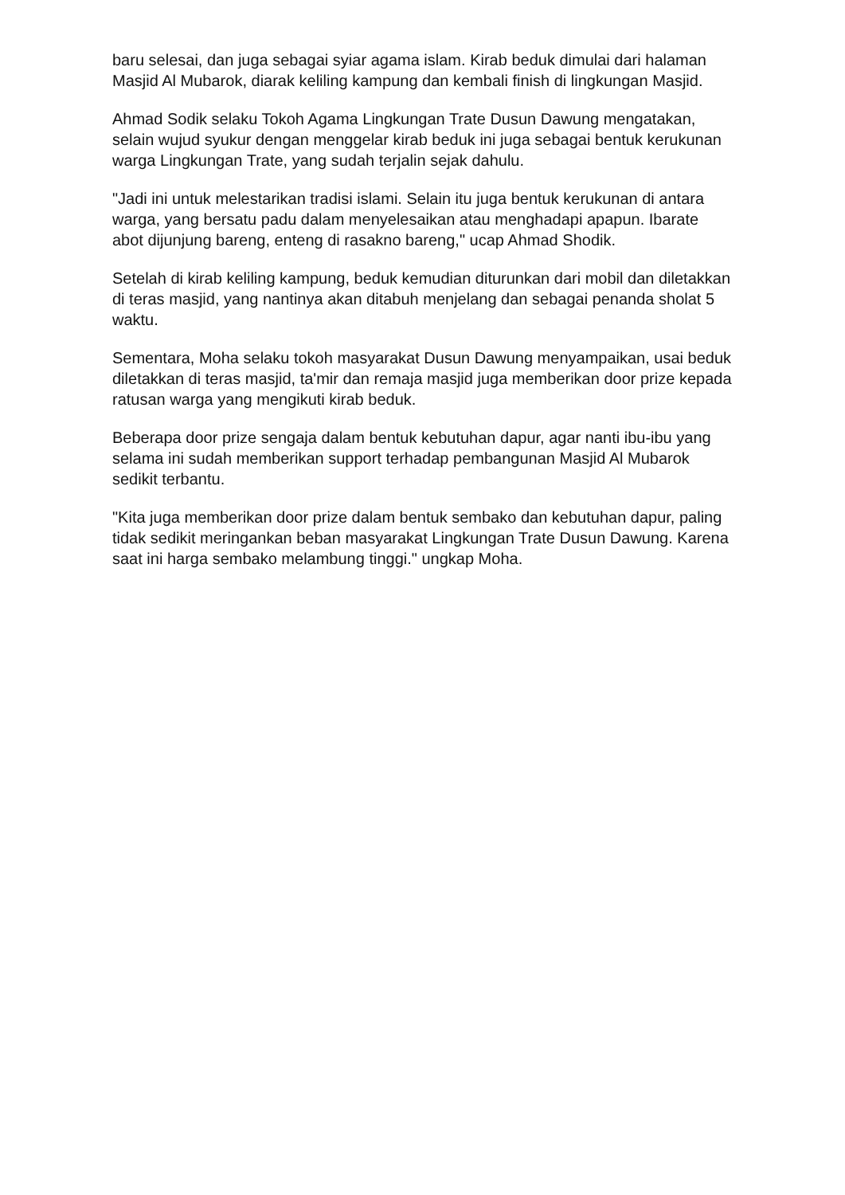baru selesai, dan juga sebagai syiar agama islam. Kirab beduk dimulai dari halaman Masjid Al Mubarok, diarak keliling kampung dan kembali finish di lingkungan Masjid.
Ahmad Sodik selaku Tokoh Agama Lingkungan Trate Dusun Dawung mengatakan, selain wujud syukur dengan menggelar kirab beduk ini juga sebagai bentuk kerukunan warga Lingkungan Trate, yang sudah terjalin sejak dahulu.
"Jadi ini untuk melestarikan tradisi islami. Selain itu juga bentuk kerukunan di antara warga, yang bersatu padu dalam menyelesaikan atau menghadapi apapun. Ibarate abot dijunjung bareng, enteng di rasakno bareng," ucap Ahmad Shodik.
Setelah di kirab keliling kampung, beduk kemudian diturunkan dari mobil dan diletakkan di teras masjid, yang nantinya akan ditabuh menjelang dan sebagai penanda sholat 5 waktu.
Sementara, Moha selaku tokoh masyarakat Dusun Dawung menyampaikan, usai beduk diletakkan di teras masjid, ta'mir dan remaja masjid juga memberikan door prize kepada ratusan warga yang mengikuti kirab beduk.
Beberapa door prize sengaja dalam bentuk kebutuhan dapur, agar nanti ibu-ibu yang selama ini sudah memberikan support terhadap pembangunan Masjid Al Mubarok sedikit terbantu.
"Kita juga memberikan door prize dalam bentuk sembako dan kebutuhan dapur, paling tidak sedikit meringankan beban masyarakat Lingkungan Trate Dusun Dawung. Karena saat ini harga sembako melambung tinggi." ungkap Moha.